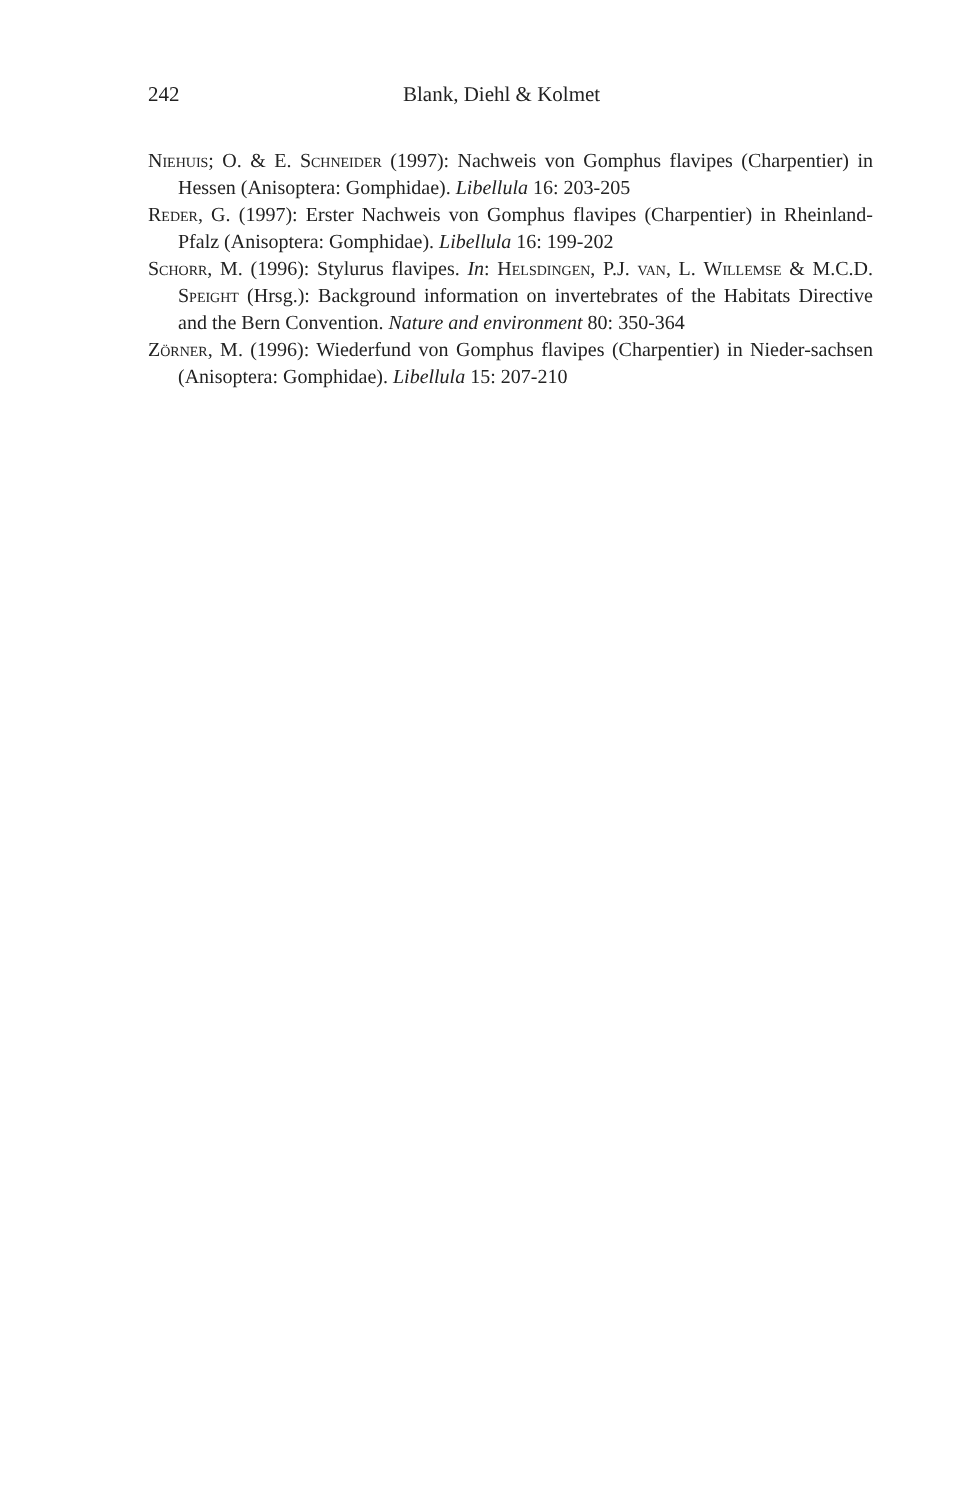242 Blank, Diehl & Kolmet
Niehuis; O. & E. Schneider (1997): Nachweis von Gomphus flavipes (Charpentier) in Hessen (Anisoptera: Gomphidae). Libellula 16: 203-205
Reder, G. (1997): Erster Nachweis von Gomphus flavipes (Charpentier) in Rheinland-Pfalz (Anisoptera: Gomphidae). Libellula 16: 199-202
Schorr, M. (1996): Stylurus flavipes. In: Helsdingen, P.J. van, L. Willemse & M.C.D. Speight (Hrsg.): Background information on invertebrates of the Habitats Directive and the Bern Convention. Nature and environment 80: 350-364
Zörner, M. (1996): Wiederfund von Gomphus flavipes (Charpentier) in Nieder-sachsen (Anisoptera: Gomphidae). Libellula 15: 207-210